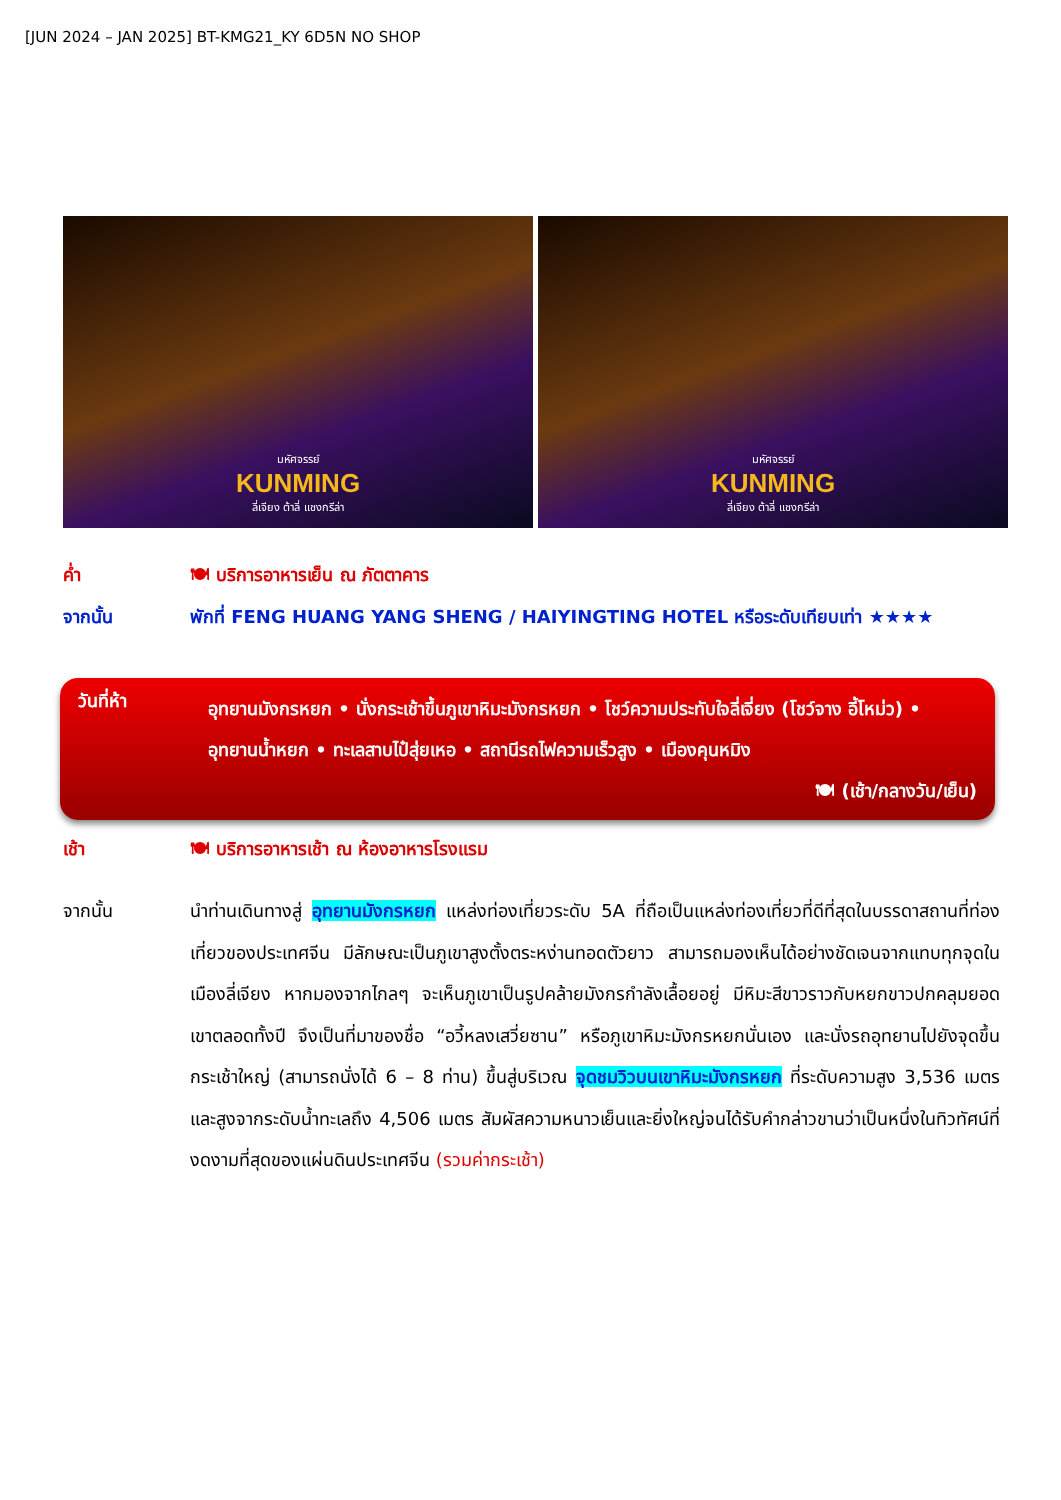[JUN 2024 – JAN 2025] BT-KMG21_KY 6D5N NO SHOP
มหัศจรรย์
KUNMING
ลี่เจียง ต้าลี่ แชงกรีล่า
มหัศจรรย์
KUNMING
ลี่เจียง ต้าลี่ แชงกรีล่า
ค่ำ 🍽 บริการอาหารเย็น ณ ภัตตาคาร
จากนั้น พักที่ FENG HUANG YANG SHENG / HAIYINGTING HOTEL หรือระดับเทียบเท่า ★★★★
วันที่ห้า
อุทยานมังกรหยก • นั่งกระเช้าขึ้นภูเขาหิมะมังกรหยก • โชว์ความประทับใจลี่เจี่ยง (โชว์จาง อี้โหม่ว) • อุทยานน้ำหยก • ทะเลสาบไป๋สุ่ยเหอ • สถานีรถไฟความเร็วสูง • เมืองคุนหมิง
🍽 (เช้า/กลางวัน/เย็น)
เช้า 🍽 บริการอาหารเช้า ณ ห้องอาหารโรงแรม
จากนั้น นำท่านเดินทางสู่ อุทยานมังกรหยก แหล่งท่องเที่ยวระดับ 5A ที่ถือเป็นแหล่งท่องเที่ยวที่ดีที่สุดในบรรดาสถานที่ท่องเที่ยวของประเทศจีน มีลักษณะเป็นภูเขาสูงตั้งตระหง่านทอดตัวยาว สามารถมองเห็นได้อย่างชัดเจนจากแทบทุกจุดในเมืองลี่เจียง หากมองจากไกลๆ จะเห็นภูเขาเป็นรูปคล้ายมังกรกำลังเลื้อยอยู่ มีหิมะสีขาวราวกับหยกขาวปกคลุมยอดเขาตลอดทั้งปี จึงเป็นที่มาของชื่อ “อวี้หลงเสวี่ยซาน” หรือภูเขาหิมะมังกรหยกนั่นเอง และนั่งรถอุทยานไปยังจุดขึ้นกระเช้าใหญ่ (สามารถนั่งได้ 6 – 8 ท่าน) ขึ้นสู่บริเวณ จุดชมวิวบนเขาหิมะมังกรหยก ที่ระดับความสูง 3,536 เมตร และสูงจากระดับน้ำทะเลถึง 4,506 เมตร สัมผัสความหนาวเย็นและยิ่งใหญ่จนได้รับคำกล่าวขานว่าเป็นหนึ่งในทิวทัศน์ที่งดงามที่สุดของแผ่นดินประเทศจีน (รวมค่ากระเช้า)